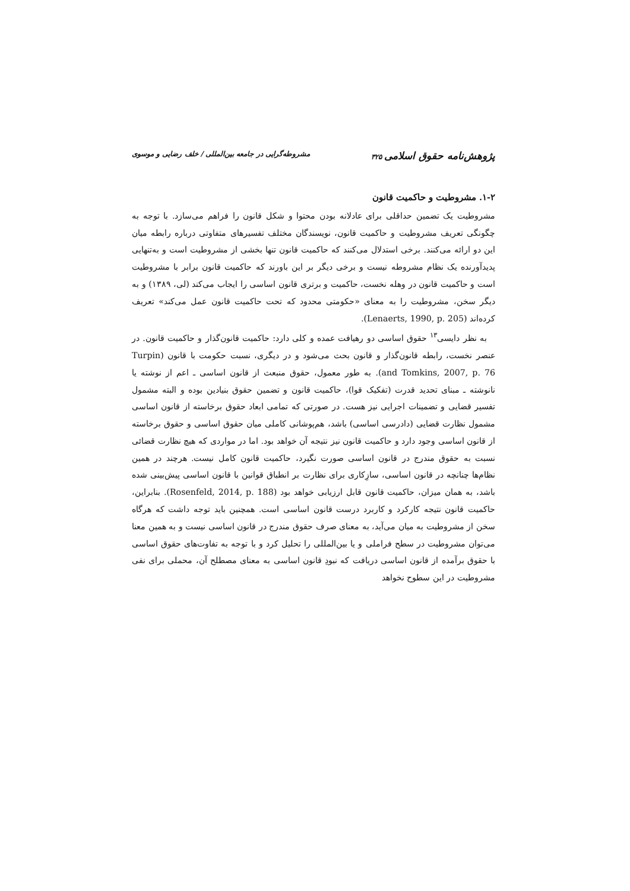پژوهش‌نامه حقوق اسلامی ۳۲۵ مشروطه‌گرایی در جامعه بین‌المللی / خلف رضایی و موسوی
۱-۲. مشروطیت و حاکمیت قانون
مشروطیت یک تضمین حداقلی برای عادلانه بودن محتوا و شکل قانون را فراهم می‌سازد. با توجه به چگونگی تعریف مشروطیت و حاکمیت قانون، نویسندگان مختلف تفسیرهای متفاوتی درباره رابطه میان این دو ارائه می‌کنند. برخی استدلال می‌کنند که حاکمیت قانون تنها بخشی از مشروطیت است و به‌تنهایی پدیدآورنده یک نظام مشروطه نیست و برخی دیگر بر این باورند که حاکمیت قانون برابر با مشروطیت است و حاکمیت قانون در وهله نخست، حاکمیت و برتری قانون اساسی را ایجاب می‌کند (لی، ۱۳۸۹) و به دیگر سخن، مشروطیت را به معنای «حکومتی محدود که تحت حاکمیت قانون عمل می‌کند» تعریف کرده‌اند (Lenaerts, 1990, p. 205).
به نظر دایسی<sup>۱۳</sup> حقوق اساسی دو رهیافت عمده و کلی دارد: حاکمیت قانون‌گذار و حاکمیت قانون. در عنصر نخست، رابطه قانون‌گذار و قانون بحث می‌شود و در دیگری، نسبت حکومت با قانون (Turpin and Tomkins, 2007, p. 76). به طور معمول، حقوق منبعث از قانون اساسی ـ اعم از نوشته یا نانوشته ـ مبنای تحدید قدرت (تفکیک قوا)، حاکمیت قانون و تضمین حقوق بنیادین بوده و البته مشمول تفسیر قضایی و تضمینات اجرایی نیز هست. در صورتی که تمامی ابعاد حقوق برخاسته از قانون اساسی مشمول نظارت قضایی (دادرسی اساسی) باشد، هم‌پوشانی کاملی میان حقوق اساسی و حقوق برخاسته از قانون اساسی وجود دارد و حاکمیت قانون نیز نتیجه آن خواهد بود. اما در مواردی که هیچ نظارت قضائی نسبت به حقوق مندرج در قانون اساسی صورت نگیرد، حاکمیت قانون کامل نیست. هرچند در همین نظام‌ها چنانچه در قانون اساسی، سازِکاری برای نظارت بر انطباق قوانین با قانون اساسی پیش‌بینی شده باشد، به همان میزان، حاکمیت قانون قابل ارزیابی خواهد بود (Rosenfeld, 2014, p. 188). بنابراین، حاکمیت قانون نتیجه کارکرد و کاربرد درست قانون اساسی است. همچنین باید توجه داشت که هرگاه سخن از مشروطیت به میان می‌آید، به معنای صرف حقوق مندرج در قانون اساسی نیست و به همین معنا می‌توان مشروطیت در سطح فراملی و یا بین‌المللی را تحلیل کرد و با توجه به تفاوت‌های حقوق اساسی با حقوق برآمده از قانون اساسی دریافت که نبودِ قانون اساسی به معنای مصطلح آن، محملی برای نفی مشروطیت در این سطوح نخواهد